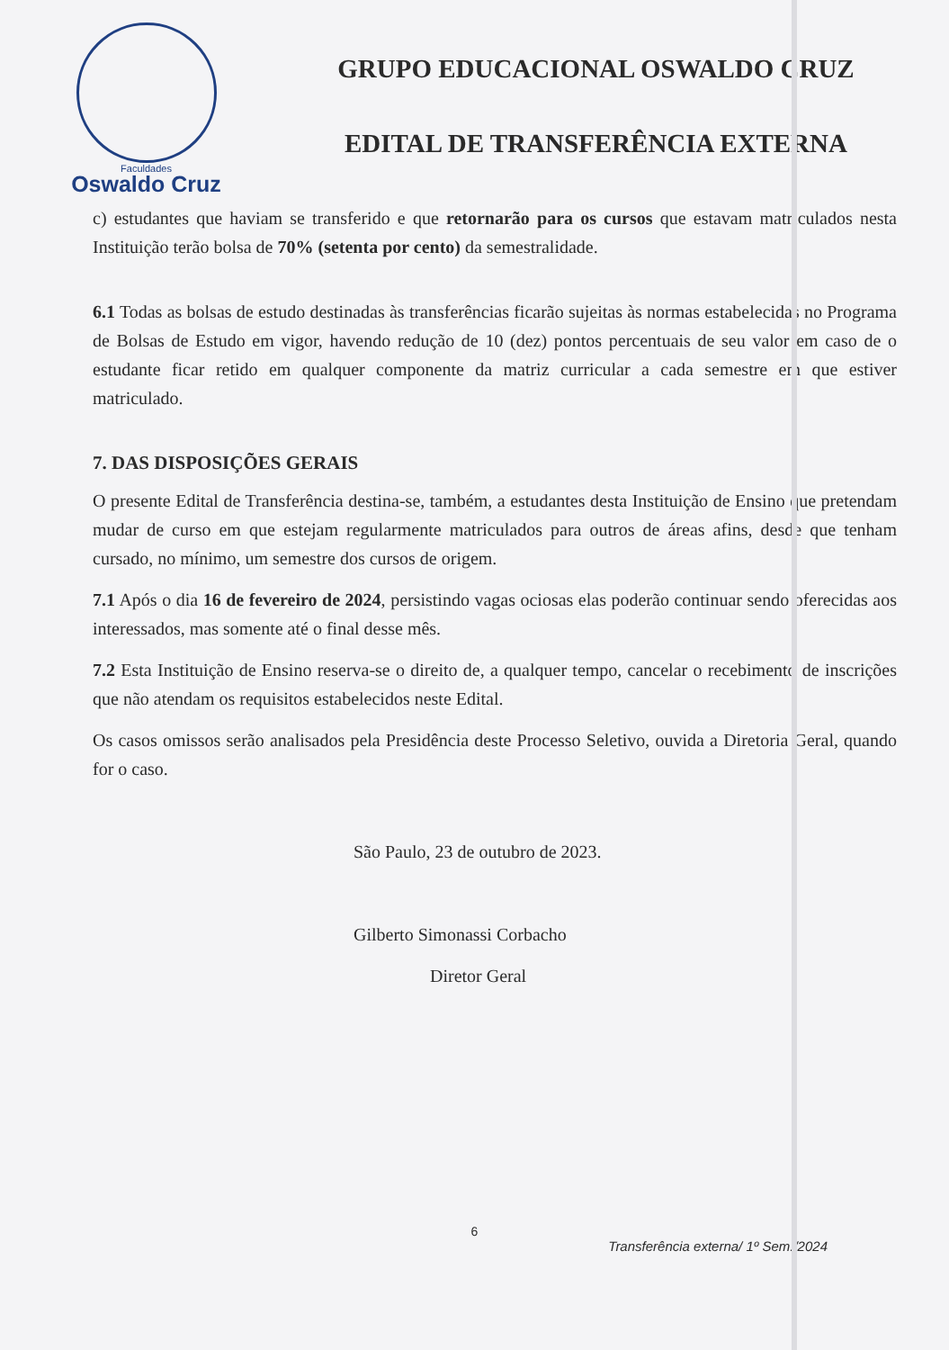Faculdades
Oswaldo Cruz
GRUPO EDUCACIONAL OSWALDO CRUZ
EDITAL DE TRANSFERÊNCIA EXTERNA
c) estudantes que haviam se transferido e que retornarão para os cursos que estavam matriculados nesta Instituição terão bolsa de 70% (setenta por cento) da semestralidade.
6.1 Todas as bolsas de estudo destinadas às transferências ficarão sujeitas às normas estabelecidas no Programa de Bolsas de Estudo em vigor, havendo redução de 10 (dez) pontos percentuais de seu valor em caso de o estudante ficar retido em qualquer componente da matriz curricular a cada semestre em que estiver matriculado.
7. DAS DISPOSIÇÕES GERAIS
O presente Edital de Transferência destina-se, também, a estudantes desta Instituição de Ensino que pretendam mudar de curso em que estejam regularmente matriculados para outros de áreas afins, desde que tenham cursado, no mínimo, um semestre dos cursos de origem.
7.1 Após o dia 16 de fevereiro de 2024, persistindo vagas ociosas elas poderão continuar sendo oferecidas aos interessados, mas somente até o final desse mês.
7.2 Esta Instituição de Ensino reserva-se o direito de, a qualquer tempo, cancelar o recebimento de inscrições que não atendam os requisitos estabelecidos neste Edital.
Os casos omissos serão analisados pela Presidência deste Processo Seletivo, ouvida a Diretoria Geral, quando for o caso.
São Paulo, 23 de outubro de 2023.
Gilberto Simonassi Corbacho
Diretor Geral
6
Transferência externa/ 1º Sem./2024